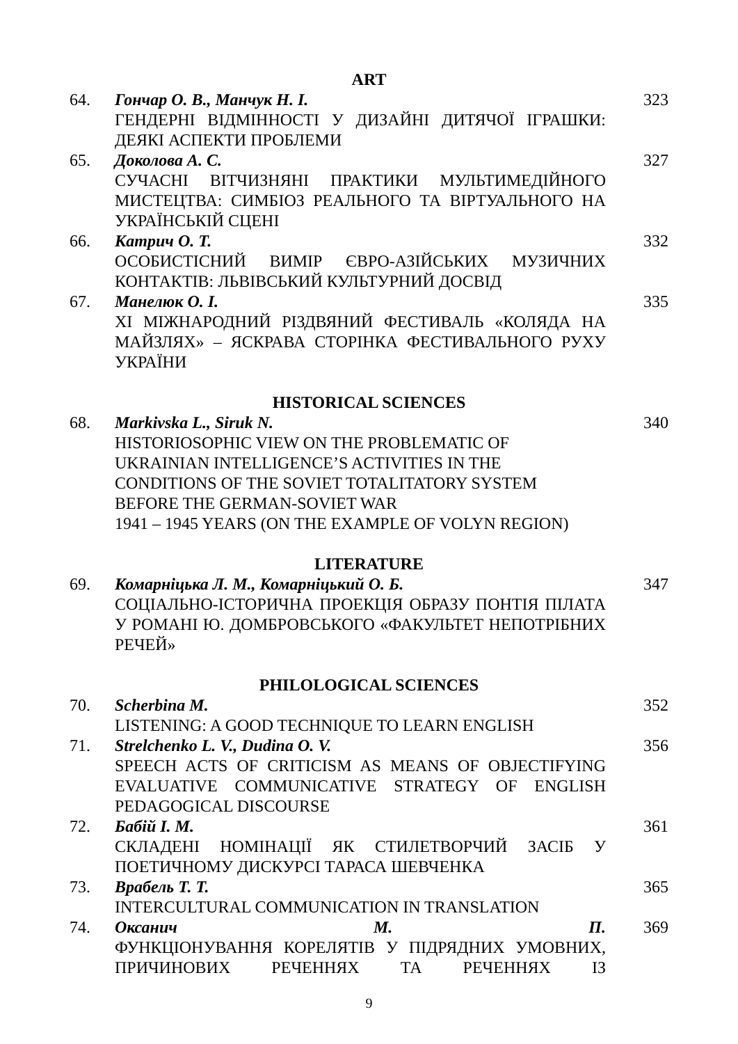ART
| 64. | Гончар О. В., Манчук Н. І. ГЕНДЕРНІ ВІДМІННОСТІ У ДИЗАЙНІ ДИТЯЧОЇ ІГРАШКИ: ДЕЯКІ АСПЕКТИ ПРОБЛЕМИ | 323 |
| 65. | Доколова А. С. СУЧАСНІ ВІТЧИЗНЯНІ ПРАКТИКИ МУЛЬТИМЕДІЙНОГО МИСТЕЦТВА: СИМБІОЗ РЕАЛЬНОГО ТА ВІРТУАЛЬНОГО НА УКРАЇНСЬКІЙ СЦЕНІ | 327 |
| 66. | Катрич О. Т. ОСОБИСТІСНИЙ ВИМІР ЄВРО-АЗІЙСЬКИХ МУЗИЧНИХ КОНТАКТІВ: ЛЬВІВСЬКИЙ КУЛЬТУРНИЙ ДОСВІД | 332 |
| 67. | Манелюк О. І. XI МІЖНАРОДНИЙ РІЗДВЯНИЙ ФЕСТИВАЛЬ «КОЛЯДА НА МАЙЗЛЯХ» – ЯСКРАВА СТОРІНКА ФЕСТИВАЛЬНОГО РУХУ УКРАЇНИ | 335 |
HISTORICAL SCIENCES
| 68. | Markivska L., Siruk N. HISTORIOSOPHIC VIEW ON THE PROBLEMATIC OF UKRAINIAN INTELLIGENCE’S ACTIVITIES IN THE CONDITIONS OF THE SOVIET TOTALITATORY SYSTEM BEFORE THE GERMAN-SOVIET WAR 1941 – 1945 YEARS (ON THE EXAMPLE OF VOLYN REGION) | 340 |
LITERATURE
| 69. | Комарніцька Л. М., Комарніцький О. Б. СОЦІАЛЬНО-ІСТОРИЧНА ПРОЕКЦІЯ ОБРАЗУ ПОНТІЯ ПІЛАТА У РОМАНІ Ю. ДОМБРОВСЬКОГО «ФАКУЛЬТЕТ НЕПОТРІБНИХ РЕЧЕЙ» | 347 |
PHILOLOGICAL SCIENCES
| 70. | Scherbina M. LISTENING: A GOOD TECHNIQUE TO LEARN ENGLISH | 352 |
| 71. | Strelchenko L. V., Dudina O. V. SPEECH ACTS OF CRITICISM AS MEANS OF OBJECTIFYING EVALUATIVE COMMUNICATIVE STRATEGY OF ENGLISH PEDAGOGICAL DISCOURSE | 356 |
| 72. | Бабій І. М. СКЛАДЕНІ НОМІНАЦІЇ ЯК СТИЛЕТВОРЧИЙ ЗАСІБ У ПОЕТИЧНОМУ ДИСКУРСІ ТАРАСА ШЕВЧЕНКА | 361 |
| 73. | Врабель Т. Т. INTERCULTURAL COMMUNICATION IN TRANSLATION | 365 |
| 74. | Оксанич М. П. ФУНКЦІОНУВАННЯ КОРЕЛЯТІВ У ПІДРЯДНИХ УМОВНИХ, ПРИЧИНОВИХ РЕЧЕННЯХ ТА РЕЧЕННЯХ ІЗ | 369 |
9